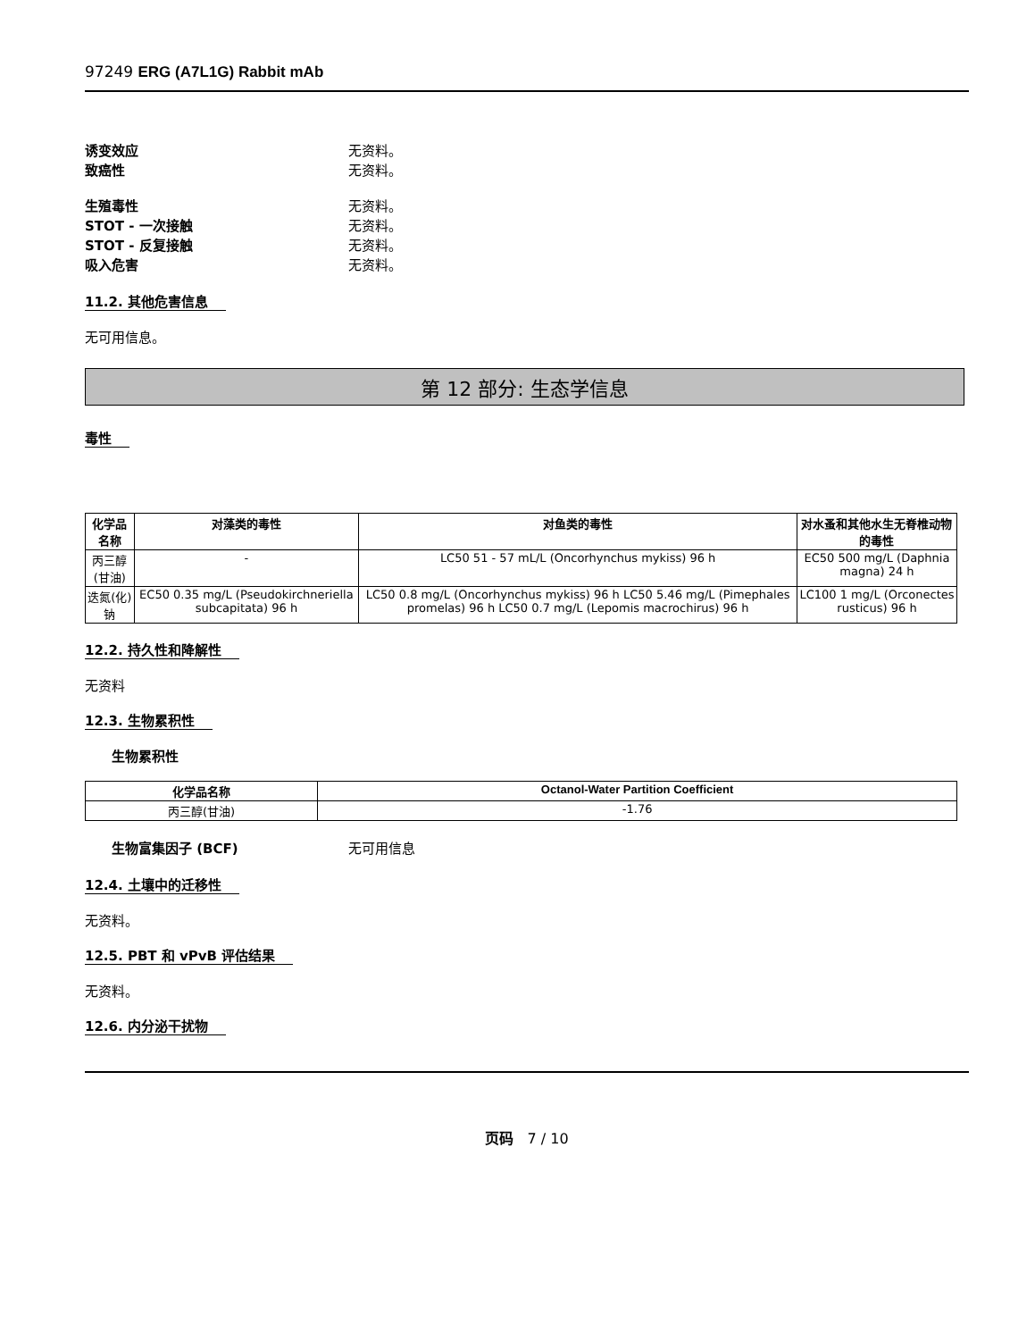97249 ERG (A7L1G) Rabbit mAb
诱变效应 无资料。
致癌性 无资料。
生殖毒性 无资料。
STOT - 一次接触 无资料。
STOT - 反复接触 无资料。
吸入危害 无资料。
11.2. 其他危害信息
无可用信息。
第 12 部分: 生态学信息
毒性
| 化学品名称 | 对藻类的毒性 | 对鱼类的毒性 | 对水蚤和其他水生无脊椎动物的毒性 |
| --- | --- | --- | --- |
| 丙三醇(甘油) | - | LC50 51 - 57 mL/L (Oncorhynchus mykiss) 96 h | EC50 500 mg/L (Daphnia magna) 24 h |
| 迭氮(化)钠 | EC50 0.35 mg/L (Pseudokirchneriella subcapitata) 96 h | LC50 0.8 mg/L (Oncorhynchus mykiss) 96 h LC50 5.46 mg/L (Pimephales promelas) 96 h LC50 0.7 mg/L (Lepomis macrochirus) 96 h | LC100 1 mg/L (Orconectes rusticus) 96 h |
12.2. 持久性和降解性
无资料
12.3. 生物累积性
生物累积性
| 化学品名称 | Octanol-Water Partition Coefficient |
| --- | --- |
| 丙三醇(甘油) | -1.76 |
生物富集因子 (BCF) 无可用信息
12.4. 土壤中的迁移性
无资料。
12.5. PBT 和 vPvB 评估结果
无资料。
12.6. 内分泌干扰物
页码 7 / 10